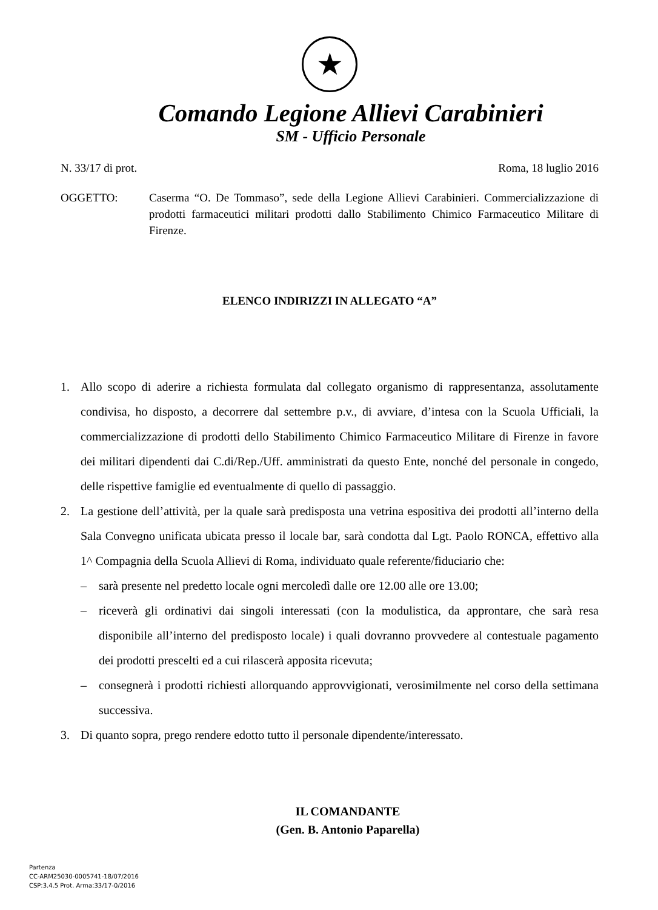★
Comando Legione Allievi Carabinieri
SM - Ufficio Personale
N. 33/17 di prot. Roma, 18 luglio 2016
OGGETTO: Caserma “O. De Tommaso”, sede della Legione Allievi Carabinieri. Commercializzazione di prodotti farmaceutici militari prodotti dallo Stabilimento Chimico Farmaceutico Militare di Firenze.
ELENCO INDIRIZZI IN ALLEGATO “A”
1. Allo scopo di aderire a richiesta formulata dal collegato organismo di rappresentanza, assolutamente condivisa, ho disposto, a decorrere dal settembre p.v., di avviare, d’intesa con la Scuola Ufficiali, la commercializzazione di prodotti dello Stabilimento Chimico Farmaceutico Militare di Firenze in favore dei militari dipendenti dai C.di/Rep./Uff. amministrati da questo Ente, nonché del personale in congedo, delle rispettive famiglie ed eventualmente di quello di passaggio.
2. La gestione dell’attività, per la quale sarà predisposta una vetrina espositiva dei prodotti all’interno della Sala Convegno unificata ubicata presso il locale bar, sarà condotta dal Lgt. Paolo RONCA, effettivo alla 1^ Compagnia della Scuola Allievi di Roma, individuato quale referente/fiduciario che:
– sarà presente nel predetto locale ogni mercoledì dalle ore 12.00 alle ore 13.00;
– riceverà gli ordinativi dai singoli interessati (con la modulistica, da approntare, che sarà resa disponibile all’interno del predisposto locale) i quali dovranno provvedere al contestuale pagamento dei prodotti prescelti ed a cui rilascerà apposita ricevuta;
– consegnerà i prodotti richiesti allorquando approvvigionati, verosimilmente nel corso della settimana successiva.
3. Di quanto sopra, prego rendere edotto tutto il personale dipendente/interessato.
IL COMANDANTE
(Gen. B. Antonio Paparella)
Partenza
CC-ARM25030-0005741-18/07/2016
CSP:3.4.5 Prot. Arma:33/17-0/2016